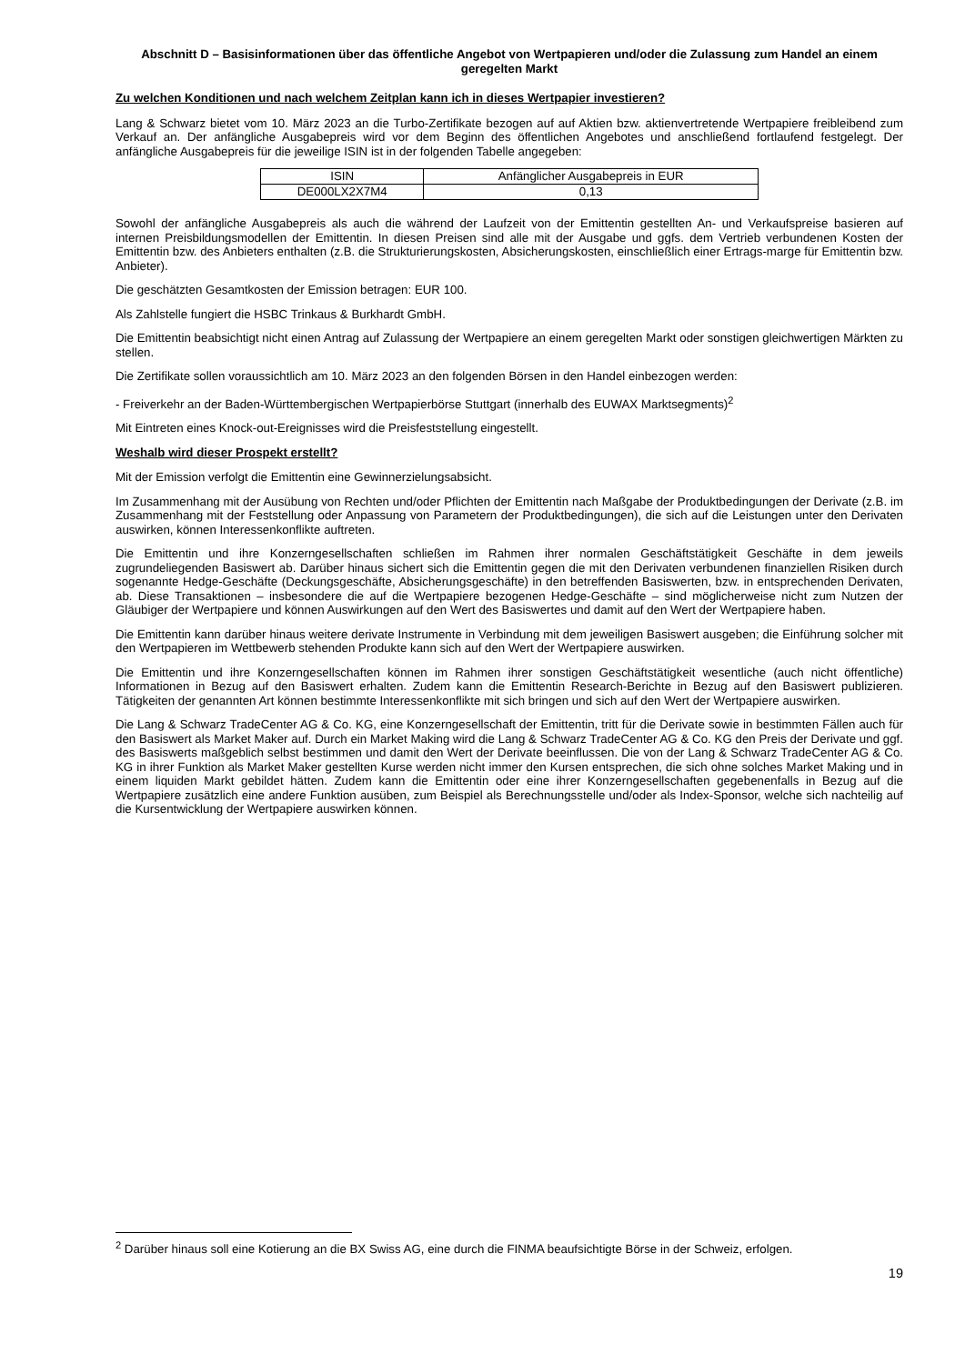Abschnitt D – Basisinformationen über das öffentliche Angebot von Wertpapieren und/oder die Zulassung zum Handel an einem geregelten Markt
Zu welchen Konditionen und nach welchem Zeitplan kann ich in dieses Wertpapier investieren?
Lang & Schwarz bietet vom 10. März 2023 an die Turbo-Zertifikate bezogen auf auf Aktien bzw. aktienvertretende Wertpapiere freibleibend zum Verkauf an. Der anfängliche Ausgabepreis wird vor dem Beginn des öffentlichen Angebotes und anschließend fortlaufend festgelegt. Der anfängliche Ausgabepreis für die jeweilige ISIN ist in der folgenden Tabelle angegeben:
| ISIN | Anfänglicher Ausgabepreis in EUR |
| --- | --- |
| DE000LX2X7M4 | 0,13 |
Sowohl der anfängliche Ausgabepreis als auch die während der Laufzeit von der Emittentin gestellten An- und Verkaufspreise basieren auf internen Preisbildungsmodellen der Emittentin. In diesen Preisen sind alle mit der Ausgabe und ggfs. dem Vertrieb verbundenen Kosten der Emittentin bzw. des Anbieters enthalten (z.B. die Strukturierungskosten, Absicherungskosten, einschließlich einer Ertrags-marge für Emittentin bzw. Anbieter).
Die geschätzten Gesamtkosten der Emission betragen: EUR 100.
Als Zahlstelle fungiert die HSBC Trinkaus & Burkhardt GmbH.
Die Emittentin beabsichtigt nicht einen Antrag auf Zulassung der Wertpapiere an einem geregelten Markt oder sonstigen gleichwertigen Märkten zu stellen.
Die Zertifikate sollen voraussichtlich am 10. März 2023 an den folgenden Börsen in den Handel einbezogen werden:
- Freiverkehr an der Baden-Württembergischen Wertpapierbörse Stuttgart (innerhalb des EUWAX Marktsegments)<sup>2</sup>
Mit Eintreten eines Knock-out-Ereignisses wird die Preisfeststellung eingestellt.
Weshalb wird dieser Prospekt erstellt?
Mit der Emission verfolgt die Emittentin eine Gewinnerzielungsabsicht.
Im Zusammenhang mit der Ausübung von Rechten und/oder Pflichten der Emittentin nach Maßgabe der Produktbedingungen der Derivate (z.B. im Zusammenhang mit der Feststellung oder Anpassung von Parametern der Produktbedingungen), die sich auf die Leistungen unter den Derivaten auswirken, können Interessenkonflikte auftreten.
Die Emittentin und ihre Konzerngesellschaften schließen im Rahmen ihrer normalen Geschäftstätigkeit Geschäfte in dem jeweils zugrundeliegenden Basiswert ab. Darüber hinaus sichert sich die Emittentin gegen die mit den Derivaten verbundenen finanziellen Risiken durch sogenannte Hedge-Geschäfte (Deckungsgeschäfte, Absicherungsgeschäfte) in den betreffenden Basiswerten, bzw. in entsprechenden Derivaten, ab. Diese Transaktionen – insbesondere die auf die Wertpapiere bezogenen Hedge-Geschäfte – sind möglicherweise nicht zum Nutzen der Gläubiger der Wertpapiere und können Auswirkungen auf den Wert des Basiswertes und damit auf den Wert der Wertpapiere haben.
Die Emittentin kann darüber hinaus weitere derivate Instrumente in Verbindung mit dem jeweiligen Basiswert ausgeben; die Einführung solcher mit den Wertpapieren im Wettbewerb stehenden Produkte kann sich auf den Wert der Wertpapiere auswirken.
Die Emittentin und ihre Konzerngesellschaften können im Rahmen ihrer sonstigen Geschäftstätigkeit wesentliche (auch nicht öffentliche) Informationen in Bezug auf den Basiswert erhalten. Zudem kann die Emittentin Research-Berichte in Bezug auf den Basiswert publizieren. Tätigkeiten der genannten Art können bestimmte Interessenkonflikte mit sich bringen und sich auf den Wert der Wertpapiere auswirken.
Die Lang & Schwarz TradeCenter AG & Co. KG, eine Konzerngesellschaft der Emittentin, tritt für die Derivate sowie in bestimmten Fällen auch für den Basiswert als Market Maker auf. Durch ein Market Making wird die Lang & Schwarz TradeCenter AG & Co. KG den Preis der Derivate und ggf. des Basiswerts maßgeblich selbst bestimmen und damit den Wert der Derivate beeinflussen. Die von der Lang & Schwarz TradeCenter AG & Co. KG in ihrer Funktion als Market Maker gestellten Kurse werden nicht immer den Kursen entsprechen, die sich ohne solches Market Making und in einem liquiden Markt gebildet hätten. Zudem kann die Emittentin oder eine ihrer Konzerngesellschaften gegebenenfalls in Bezug auf die Wertpapiere zusätzlich eine andere Funktion ausüben, zum Beispiel als Berechnungsstelle und/oder als Index-Sponsor, welche sich nachteilig auf die Kursentwicklung der Wertpapiere auswirken können.
<sup>2</sup> Darüber hinaus soll eine Kotierung an die BX Swiss AG, eine durch die FINMA beaufsichtigte Börse in der Schweiz, erfolgen.
19